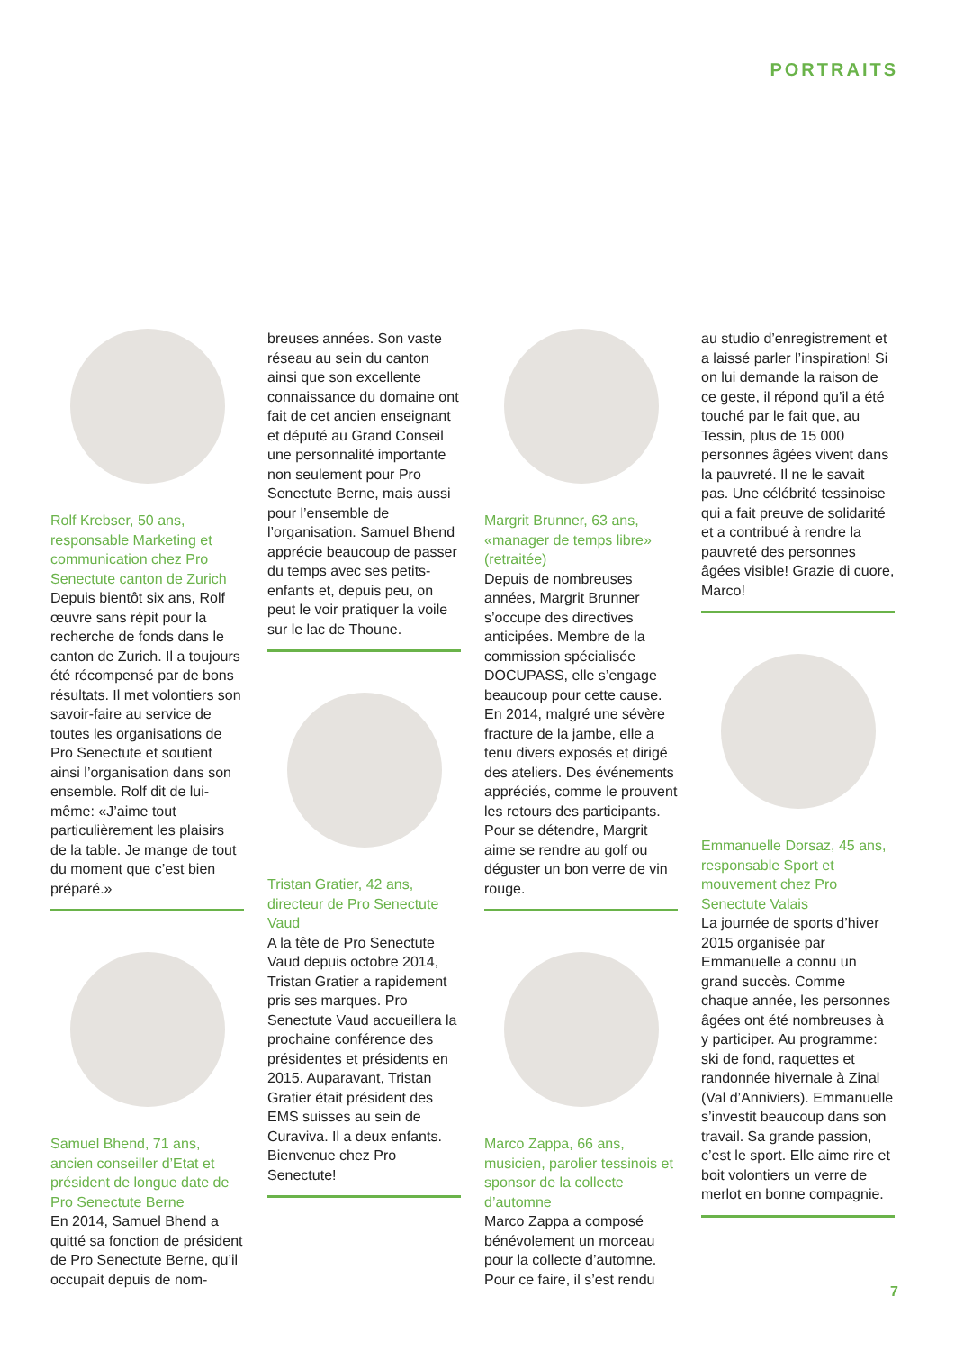PORTRAITS
Rolf Krebser, 50 ans, responsable Marketing et communication chez Pro Senectute canton de Zurich
Depuis bientôt six ans, Rolf œuvre sans répit pour la recherche de fonds dans le canton de Zurich. Il a toujours été récompensé par de bons résultats. Il met volontiers son savoir-faire au service de toutes les organisations de Pro Senectute et soutient ainsi l’organisation dans son ensemble. Rolf dit de lui-même: «J’aime tout particulièrement les plaisirs de la table. Je mange de tout du moment que c’est bien préparé.»
Samuel Bhend, 71 ans, ancien conseiller d’Etat et président de longue date de Pro Senectute Berne
En 2014, Samuel Bhend a quitté sa fonction de président de Pro Senectute Berne, qu’il occupait depuis de nom-
breuses années. Son vaste réseau au sein du canton ainsi que son excellente connaissance du domaine ont fait de cet ancien enseignant et député au Grand Conseil une personnalité importante non seulement pour Pro Senectute Berne, mais aussi pour l’ensemble de l’organisation. Samuel Bhend apprécie beaucoup de passer du temps avec ses petits-enfants et, depuis peu, on peut le voir pratiquer la voile sur le lac de Thoune.
Tristan Gratier, 42 ans, directeur de Pro Senectute Vaud
A la tête de Pro Senectute Vaud depuis octobre 2014, Tristan Gratier a rapidement pris ses marques. Pro Senectute Vaud accueillera la prochaine conférence des présidentes et présidents en 2015. Auparavant, Tristan Gratier était président des EMS suisses au sein de Curaviva. Il a deux enfants. Bienvenue chez Pro Senectute!
Margrit Brunner, 63 ans, «manager de temps libre» (retraitée)
Depuis de nombreuses années, Margrit Brunner s’occupe des directives anticipées. Membre de la commission spécialisée DOCUPASS, elle s’engage beaucoup pour cette cause. En 2014, malgré une sévère fracture de la jambe, elle a tenu divers exposés et dirigé des ateliers. Des événements appréciés, comme le prouvent les retours des participants. Pour se détendre, Margrit aime se rendre au golf ou déguster un bon verre de vin rouge.
Marco Zappa, 66 ans, musicien, parolier tessinois et sponsor de la collecte d’automne
Marco Zappa a composé bénévolement un morceau pour la collecte d’automne. Pour ce faire, il s’est rendu
au studio d’enregistrement et a laissé parler l’inspiration! Si on lui demande la raison de ce geste, il répond qu’il a été touché par le fait que, au Tessin, plus de 15 000 personnes âgées vivent dans la pauvreté. Il ne le savait pas. Une célébrité tessinoise qui a fait preuve de solidarité et a contribué à rendre la pauvreté des personnes âgées visible! Grazie di cuore, Marco!
Emmanuelle Dorsaz, 45 ans, responsable Sport et mouvement chez Pro Senectute Valais
La journée de sports d’hiver 2015 organisée par Emmanuelle a connu un grand succès. Comme chaque année, les personnes âgées ont été nombreuses à y participer. Au programme: ski de fond, raquettes et randonnée hivernale à Zinal (Val d’Anniviers). Emmanuelle s’investit beaucoup dans son travail. Sa grande passion, c’est le sport. Elle aime rire et boit volontiers un verre de merlot en bonne compagnie.
7